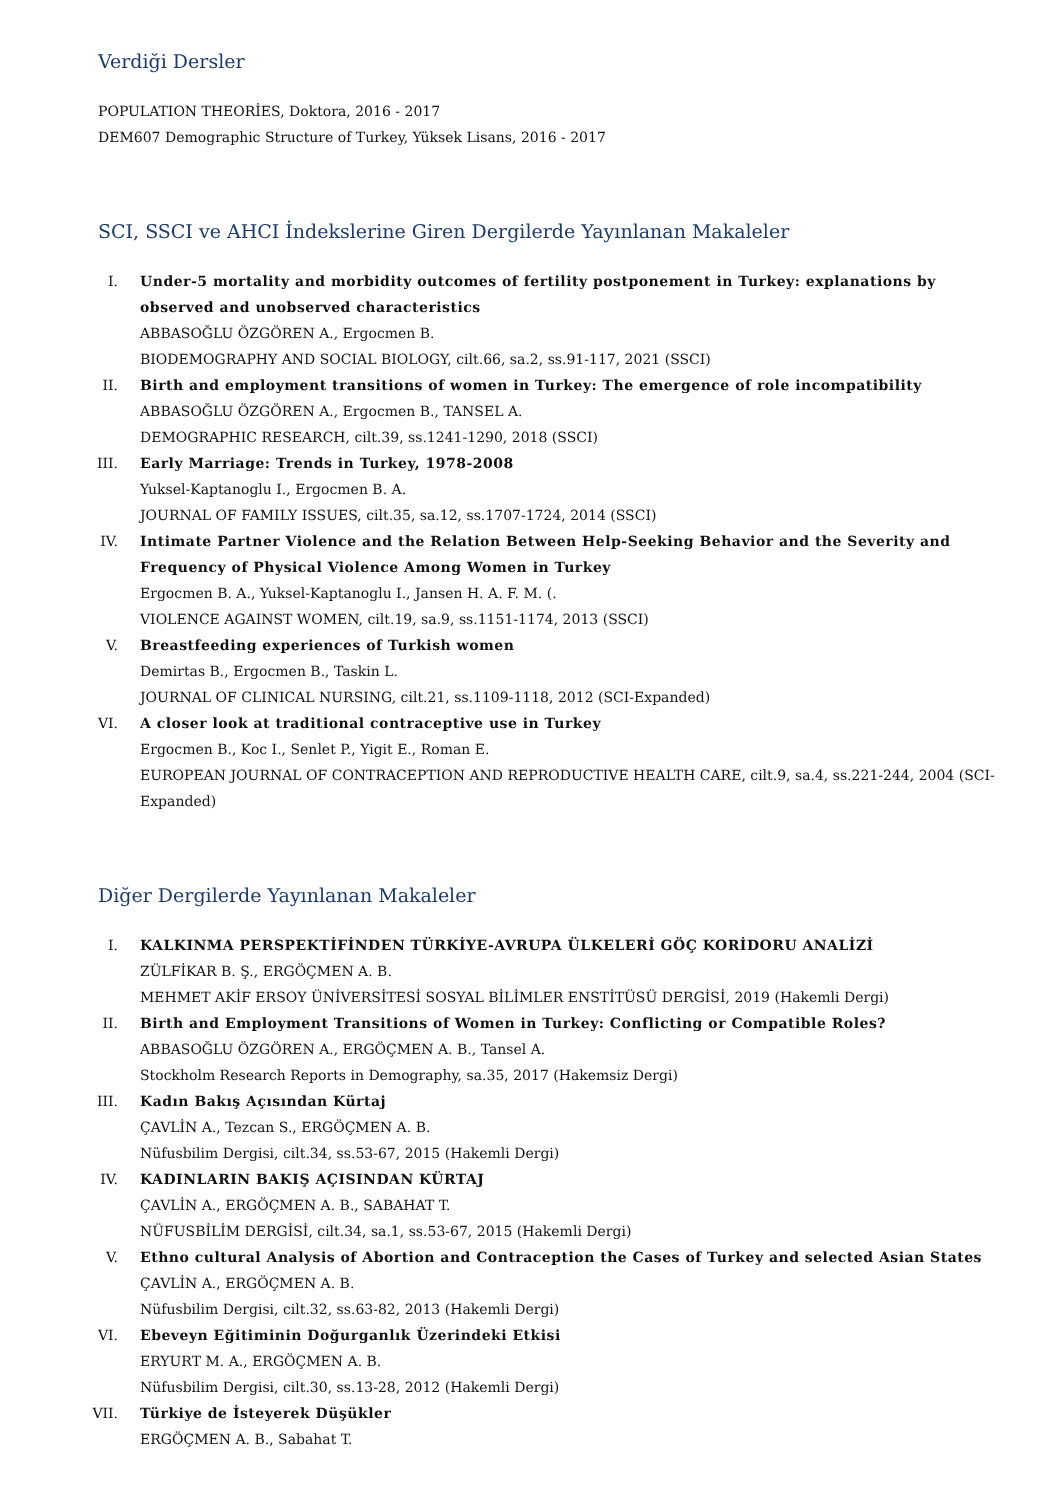Verdiği Dersler
POPULATION THEORİES, Doktora, 2016 - 2017
DEM607 Demographic Structure of Turkey, Yüksek Lisans, 2016 - 2017
SCI, SSCI ve AHCI İndekslerine Giren Dergilerde Yayınlanan Makaleler
I. Under-5 mortality and morbidity outcomes of fertility postponement in Turkey: explanations by observed and unobserved characteristics
ABBASOĞLU ÖZGÖREN A., Ergocmen B.
BIODEMOGRAPHY AND SOCIAL BIOLOGY, cilt.66, sa.2, ss.91-117, 2021 (SSCI)
II. Birth and employment transitions of women in Turkey: The emergence of role incompatibility
ABBASOĞLU ÖZGÖREN A., Ergocmen B., TANSEL A.
DEMOGRAPHIC RESEARCH, cilt.39, ss.1241-1290, 2018 (SSCI)
III. Early Marriage: Trends in Turkey, 1978-2008
Yuksel-Kaptanoglu I., Ergocmen B. A.
JOURNAL OF FAMILY ISSUES, cilt.35, sa.12, ss.1707-1724, 2014 (SSCI)
IV. Intimate Partner Violence and the Relation Between Help-Seeking Behavior and the Severity and Frequency of Physical Violence Among Women in Turkey
Ergocmen B. A., Yuksel-Kaptanoglu I., Jansen H. A. F. M. (.
VIOLENCE AGAINST WOMEN, cilt.19, sa.9, ss.1151-1174, 2013 (SSCI)
V. Breastfeeding experiences of Turkish women
Demirtas B., Ergocmen B., Taskin L.
JOURNAL OF CLINICAL NURSING, cilt.21, ss.1109-1118, 2012 (SCI-Expanded)
VI. A closer look at traditional contraceptive use in Turkey
Ergocmen B., Koc I., Senlet P., Yigit E., Roman E.
EUROPEAN JOURNAL OF CONTRACEPTION AND REPRODUCTIVE HEALTH CARE, cilt.9, sa.4, ss.221-244, 2004 (SCI-Expanded)
Diğer Dergilerde Yayınlanan Makaleler
I. KALKINMA PERSPEKTİFİNDEN TÜRKİYE-AVRUPA ÜLKELERİ GÖÇ KORİDORU ANALİZİ
ZÜLFİKAR B. Ş., ERGÖÇMEN A. B.
MEHMET AKİF ERSOY ÜNİVERSİTESİ SOSYAL BİLİMLER ENSTİTÜSÜ DERGİSİ, 2019 (Hakemli Dergi)
II. Birth and Employment Transitions of Women in Turkey: Conflicting or Compatible Roles?
ABBASOĞLU ÖZGÖREN A., ERGÖÇMEN A. B., Tansel A.
Stockholm Research Reports in Demography, sa.35, 2017 (Hakemsiz Dergi)
III. Kadın Bakış Açısından Kürtaj
ÇAVLİN A., Tezcan S., ERGÖÇMEN A. B.
Nüfusbilim Dergisi, cilt.34, ss.53-67, 2015 (Hakemli Dergi)
IV. KADINLARIN BAKIŞ AÇISINDAN KÜRTAJ
ÇAVLİN A., ERGÖÇMEN A. B., SABAHAT T.
NÜFUSBİLİM DERGİSİ, cilt.34, sa.1, ss.53-67, 2015 (Hakemli Dergi)
V. Ethno cultural Analysis of Abortion and Contraception the Cases of Turkey and selected Asian States
ÇAVLİN A., ERGÖÇMEN A. B.
Nüfusbilim Dergisi, cilt.32, ss.63-82, 2013 (Hakemli Dergi)
VI. Ebeveyn Eğitiminin Doğurganlık Üzerindeki Etkisi
ERYURT M. A., ERGÖÇMEN A. B.
Nüfusbilim Dergisi, cilt.30, ss.13-28, 2012 (Hakemli Dergi)
VII. Türkiye de İsteyerek Düşükler
ERGÖÇMEN A. B., Sabahat T.